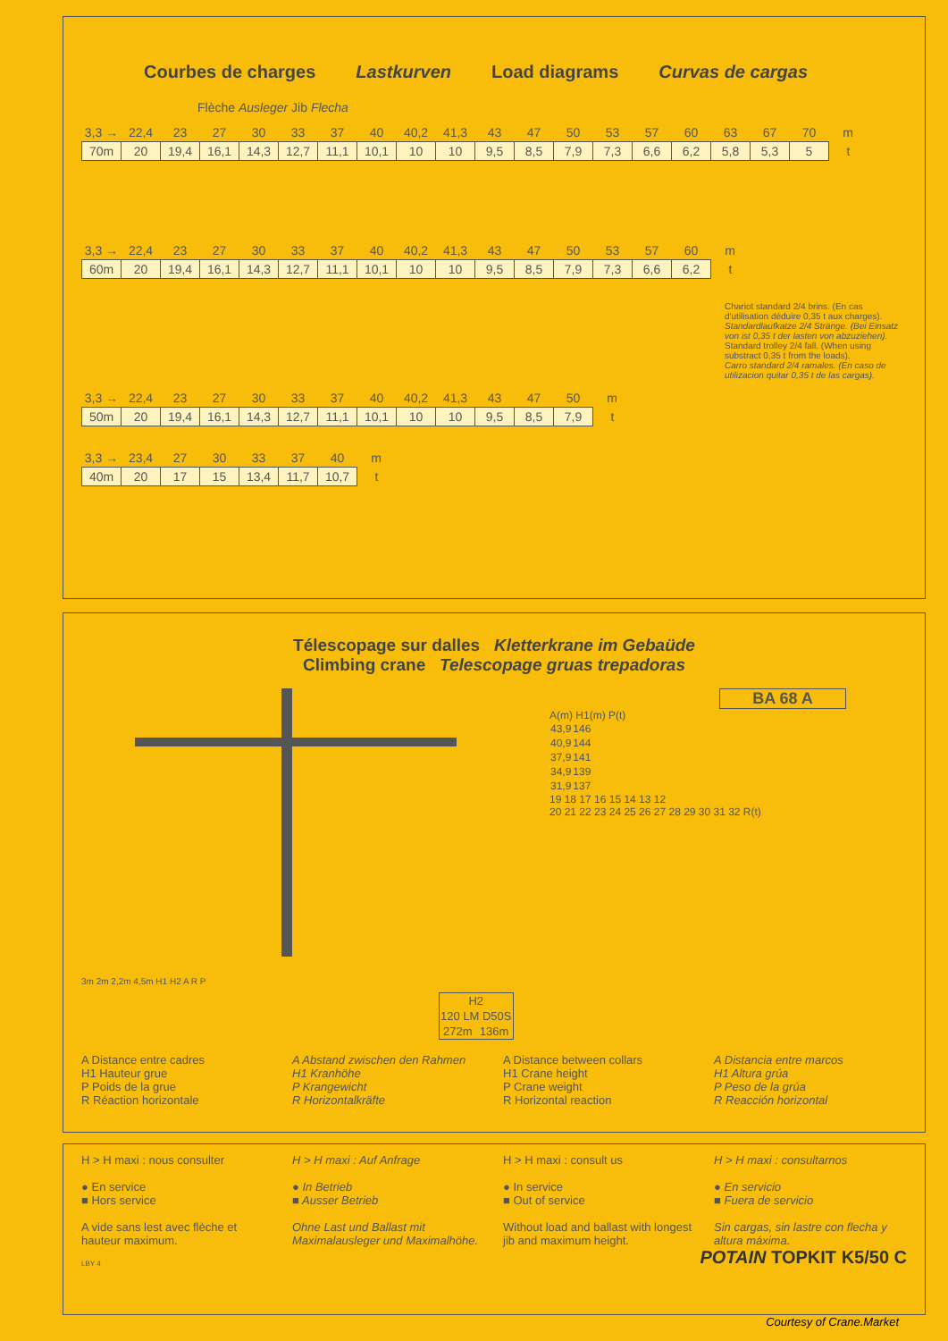Courbes de charges Lastkurven Load diagrams Curvas de cargas
Flèche Ausleger Jib Flecha
| 3,3 → | 22,4 | 23 | 27 | 30 | 33 | 37 | 40 | 40,2 | 41,3 | 43 | 47 | 50 | 53 | 57 | 60 | 63 | 67 | 70 | m |
| 70m | 20 | 19,4 | 16,1 | 14,3 | 12,7 | 11,1 | 10,1 | 10 | 10 | 9,5 | 8,5 | 7,9 | 7,3 | 6,6 | 6,2 | 5,8 | 5,3 | 5 | t |
| 3,3 → | 22,4 | 23 | 27 | 30 | 33 | 37 | 40 | 40,2 | 41,3 | 43 | 47 | 50 | 53 | 57 | 60 | m |
| 60m | 20 | 19,4 | 16,1 | 14,3 | 12,7 | 11,1 | 10,1 | 10 | 10 | 9,5 | 8,5 | 7,9 | 7,3 | 6,6 | 6,2 | t |
Chariot standard 2/4 brins. (En cas d'utilisation déduire 0,35 t aux charges).
Standardlaufkatze 2/4 Stränge. (Bei Einsatz von ist 0,35 t der lasten von abzuziehen).
Standard trolley 2/4 fall. (When using substract 0,35 t from the loads).
Carro standard 2/4 ramales. (En caso de utilizacion quitar 0,35 t de las cargas).
| 3,3 → | 22,4 | 23 | 27 | 30 | 33 | 37 | 40 | 40,2 | 41,3 | 43 | 47 | 50 | m |
| 50m | 20 | 19,4 | 16,1 | 14,3 | 12,7 | 11,1 | 10,1 | 10 | 10 | 9,5 | 8,5 | 7,9 | t |
| 3,3 → | 23,4 | 27 | 30 | 33 | 37 | 40 | m |
| 40m | 20 | 17 | 15 | 13,4 | 11,7 | 10,7 | t |
Télescopage sur dalles Kletterkrane im Gebaüde
Climbing crane Telescopage gruas trepadoras
3m 2m 2,2m 4,5m H1 H2 A R P
BA 68 A
A(m) H1(m) P(t)
| 43,9 | 146 |
| 40,9 | 144 |
| 37,9 | 141 |
| 34,9 | 139 |
| 31,9 | 137 |
19 18 17 16 15 14 13 12
20 21 22 23 24 25 26 27 28 29 30 31 32 R(t)
| H2 | |
| 120 LM D50S | |
| 272m | 136m |
A Distance entre cadres
H1 Hauteur grue
P Poids de la grue
R Réaction horizontale
A Abstand zwischen den Rahmen
H1 Kranhöhe
P Krangewicht
R Horizontalkräfte
A Distance between collars
H1 Crane height
P Crane weight
R Horizontal reaction
A Distancia entre marcos
H1 Altura grúa
P Peso de la grúa
R Reacción horizontal
H > H maxi : nous consulter
● En service
■ Hors service
A vide sans lest avec flèche et hauteur maximum.
H > H maxi : Auf Anfrage
● In Betrieb
■ Ausser Betrieb
Ohne Last und Ballast mit Maximalausleger und Maximalhöhe.
H > H maxi : consult us
● In service
■ Out of service
Without load and ballast with longest jib and maximum height.
H > H maxi : consultarnos
● En servicio
■ Fuera de servicio
Sin cargas, sin lastre con flecha y altura máxima.
LBY 4 POTAIN TOPKIT K5/50 C
Courtesy of Crane.Market